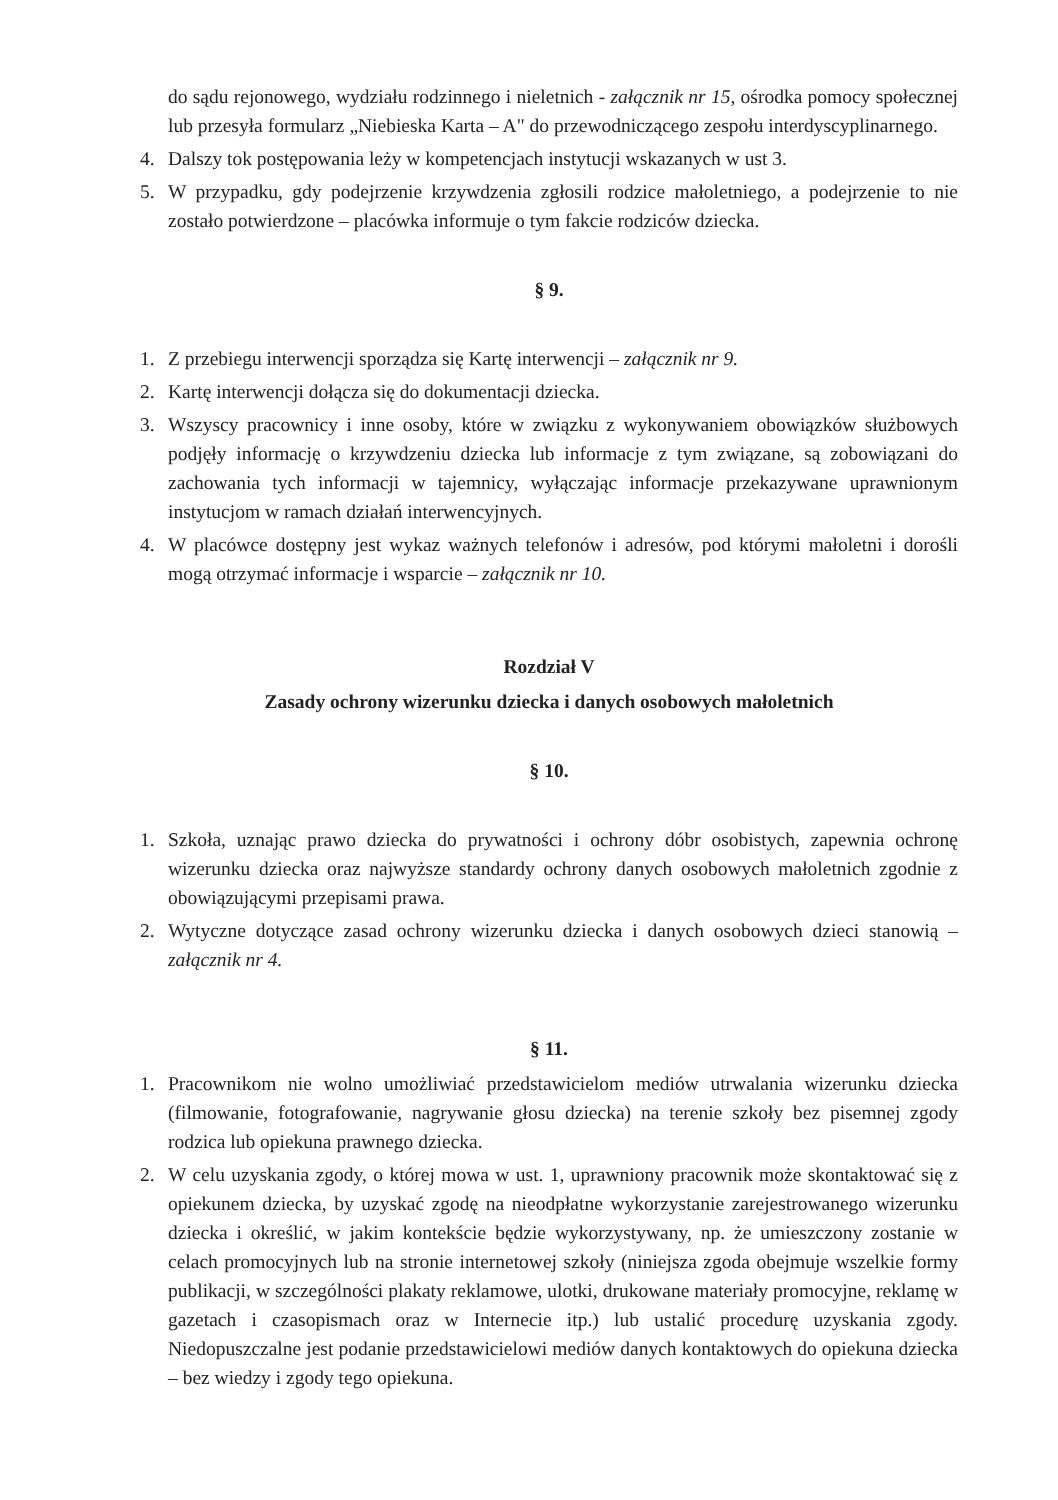do sądu rejonowego, wydziału rodzinnego i nieletnich - załącznik nr 15, ośrodka pomocy społecznej lub przesyła formularz „Niebieska Karta – A" do przewodniczącego zespołu interdyscyplinarnego.
4. Dalszy tok postępowania leży w kompetencjach instytucji wskazanych w ust 3.
5. W przypadku, gdy podejrzenie krzywdzenia zgłosili rodzice małoletniego, a podejrzenie to nie zostało potwierdzone – placówka informuje o tym fakcie rodziców dziecka.
§ 9.
1. Z przebiegu interwencji sporządza się Kartę interwencji – załącznik nr 9.
2. Kartę interwencji dołącza się do dokumentacji dziecka.
3. Wszyscy pracownicy i inne osoby, które w związku z wykonywaniem obowiązków służbowych podjęły informację o krzywdzeniu dziecka lub informacje z tym związane, są zobowiązani do zachowania tych informacji w tajemnicy, wyłączając informacje przekazywane uprawnionym instytucjom w ramach działań interwencyjnych.
4. W placówce dostępny jest wykaz ważnych telefonów i adresów, pod którymi małoletni i dorośli mogą otrzymać informacje i wsparcie – załącznik nr 10.
Rozdział V
Zasady ochrony wizerunku dziecka i danych osobowych małoletnich
§ 10.
1. Szkoła, uznając prawo dziecka do prywatności i ochrony dóbr osobistych, zapewnia ochronę wizerunku dziecka oraz najwyższe standardy ochrony danych osobowych małoletnich zgodnie z obowiązującymi przepisami prawa.
2. Wytyczne dotyczące zasad ochrony wizerunku dziecka i danych osobowych dzieci stanowią – załącznik nr 4.
§ 11.
1. Pracownikom nie wolno umożliwiać przedstawicielom mediów utrwalania wizerunku dziecka (filmowanie, fotografowanie, nagrywanie głosu dziecka) na terenie szkoły bez pisemnej zgody rodzica lub opiekuna prawnego dziecka.
2. W celu uzyskania zgody, o której mowa w ust. 1, uprawniony pracownik może skontaktować się z opiekunem dziecka, by uzyskać zgodę na nieodpłatne wykorzystanie zarejestrowanego wizerunku dziecka i określić, w jakim kontekście będzie wykorzystywany, np. że umieszczony zostanie w celach promocyjnych lub na stronie internetowej szkoły (niniejsza zgoda obejmuje wszelkie formy publikacji, w szczególności plakaty reklamowe, ulotki, drukowane materiały promocyjne, reklamę w gazetach i czasopismach oraz w Internecie itp.) lub ustalić procedurę uzyskania zgody. Niedopuszczalne jest podanie przedstawicielowi mediów danych kontaktowych do opiekuna dziecka – bez wiedzy i zgody tego opiekuna.